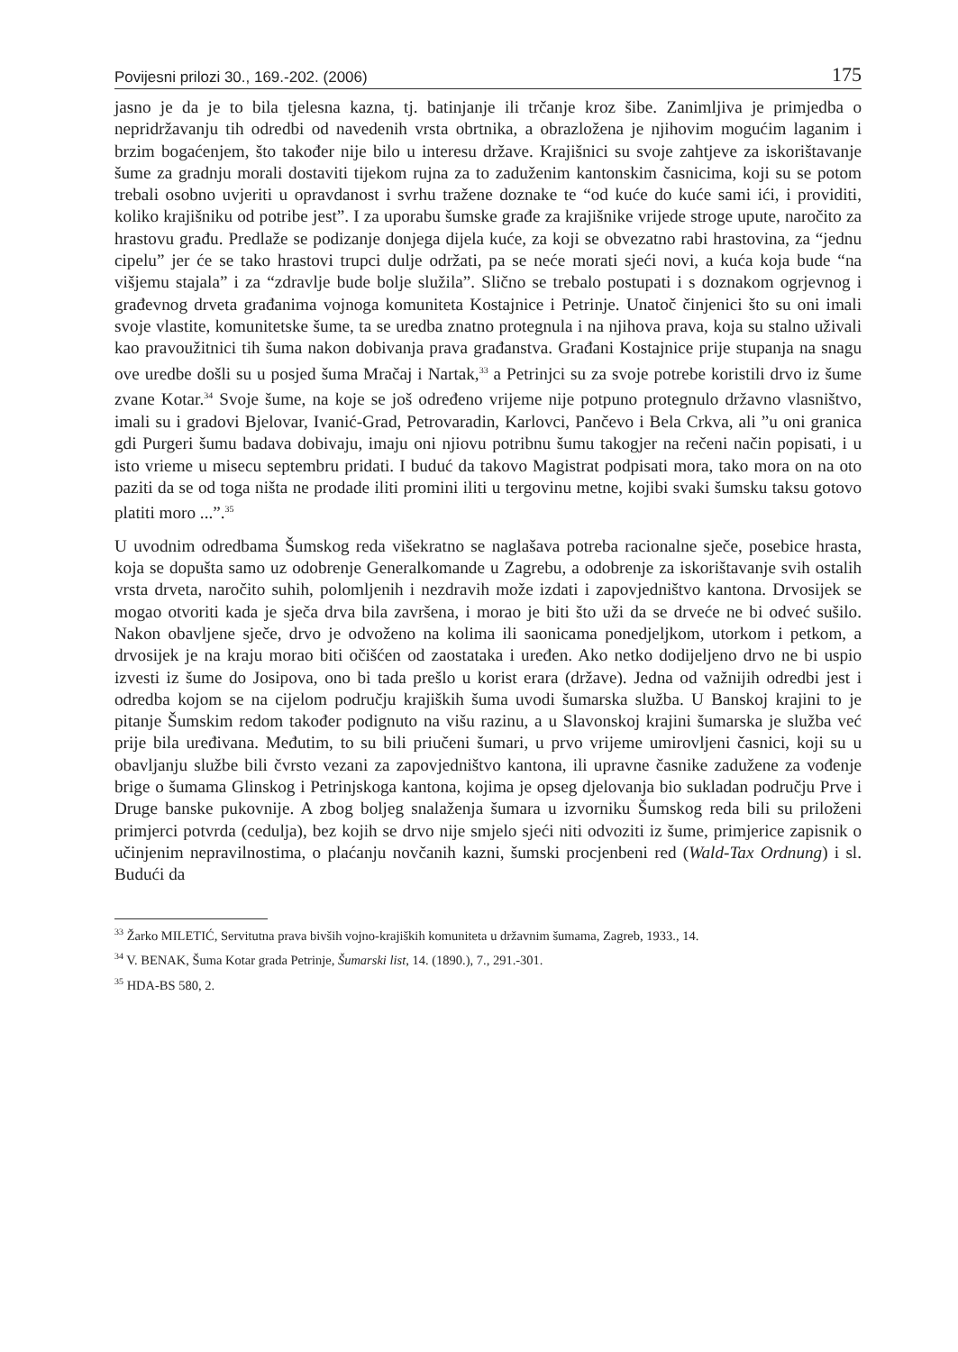Povijesni prilozi 30., 169.-202. (2006) 175
jasno je da je to bila tjelesna kazna, tj. batinjanje ili trčanje kroz šibe. Zanimljiva je primjedba o nepridržavanju tih odredbi od navedenih vrsta obrtnika, a obrazložena je njihovim mogućim laganim i brzim bogaćenjem, što također nije bilo u interesu države. Krajišnici su svoje zahtjeve za iskorištavanje šume za gradnju morali dostaviti tijekom rujna za to zaduženim kantonskim časnicima, koji su se potom trebali osobno uvjeriti u opravdanost i svrhu tražene doznake te “od kuće do kuće sami ići, i providiti, koliko krajišniku od potribe jest”. I za uporabu šumske građe za krajišnike vrijede stroge upute, naročito za hrastovu građu. Predlaže se podizanje donjega dijela kuće, za koji se obvezatno rabi hrastovina, za “jednu cipelu” jer će se tako hrastovi trupci dulje održati, pa se neće morati sjeći novi, a kuća koja bude “na višjemu stajala” i za “zdravlje bude bolje služila”. Slično se trebalo postupati i s doznakom ogrjevnog i građevnog drveta građanima vojnoga komuniteta Kostajnice i Petrinje. Unatoč činjenici što su oni imali svoje vlastite, komunitetske šume, ta se uredba znatno protegnula i na njihova prava, koja su stalno uživali kao pravoužitnici tih šuma nakon dobivanja prava građanstva. Građani Kostajnice prije stupanja na snagu ove uredbe došli su u posjed šuma Mračaj i Nartak,<sup>33</sup> a Petrinjci su za svoje potrebe koristili drvo iz šume zvane Kotar.<sup>34</sup> Svoje šume, na koje se još određeno vrijeme nije potpuno protegnulo državno vlasništvo, imali su i gradovi Bjelovar, Ivanić-Grad, Petrovaradin, Karlovci, Pančevo i Bela Crkva, ali ”u oni granica gdi Purgeri šumu badava dobivaju, imaju oni njiovu potribnu šumu takogjer na rečeni način popisati, i u isto vrieme u misecu septembru pridati. I buduć da takovo Magistrat podpisati mora, tako mora on na oto paziti da se od toga ništa ne prodade iliti promini iliti u tergovinu metne, kojibi svaki šumsku taksu gotovo platiti moro ...”.<sup>35</sup>
U uvodnim odredbama Šumskog reda višekratno se naglašava potreba racionalne sječe, posebice hrasta, koja se dopušta samo uz odobrenje Generalkomande u Zagrebu, a odobrenje za iskorištavanje svih ostalih vrsta drveta, naročito suhih, polomljenih i nezdravih može izdati i zapovjedništvo kantona. Drvosijek se mogao otvoriti kada je sječa drva bila završena, i morao je biti što uži da se drveće ne bi odveć sušilo. Nakon obavljene sječe, drvo je odvoženo na kolima ili saonicama ponedjeljkom, utorkom i petkom, a drvosijek je na kraju morao biti očišćen od zaostataka i uređen. Ako netko dodijeljeno drvo ne bi uspio izvesti iz šume do Josipova, ono bi tada prešlo u korist erara (države). Jedna od važnijih odredbi jest i odredba kojom se na cijelom području krajiških šuma uvodi šumarska služba. U Banskoj krajini to je pitanje Šumskim redom također podignuto na višu razinu, a u Slavonskoj krajini šumarska je služba već prije bila uređivana. Međutim, to su bili priučeni šumari, u prvo vrijeme umirovljeni časnici, koji su u obavljanju službe bili čvrsto vezani za zapovjedništvo kantona, ili upravne časnike zadužene za vođenje brige o šumama Glinskog i Petrinjskoga kantona, kojima je opseg djelovanja bio sukladan području Prve i Druge banske pukovnije. A zbog boljeg snalaženja šumara u izvorniku Šumskog reda bili su priloženi primjerci potvrda (cedulja), bez kojih se drvo nije smjelo sjeći niti odvoziti iz šume, primjerice zapisnik o učinjenim nepravilnostima, o plaćanju novčanih kazni, šumski procjenbeni red (Wald-Tax Ordnung) i sl. Budući da
<sup>33</sup> Žarko MILETIĆ, Servitutna prava bivših vojno-krajiških komuniteta u državnim šumama, Zagreb, 1933., 14.
<sup>34</sup> V. BENAK, Šuma Kotar grada Petrinje, Šumarski list, 14. (1890.), 7., 291.-301.
<sup>35</sup> HDA-BS 580, 2.